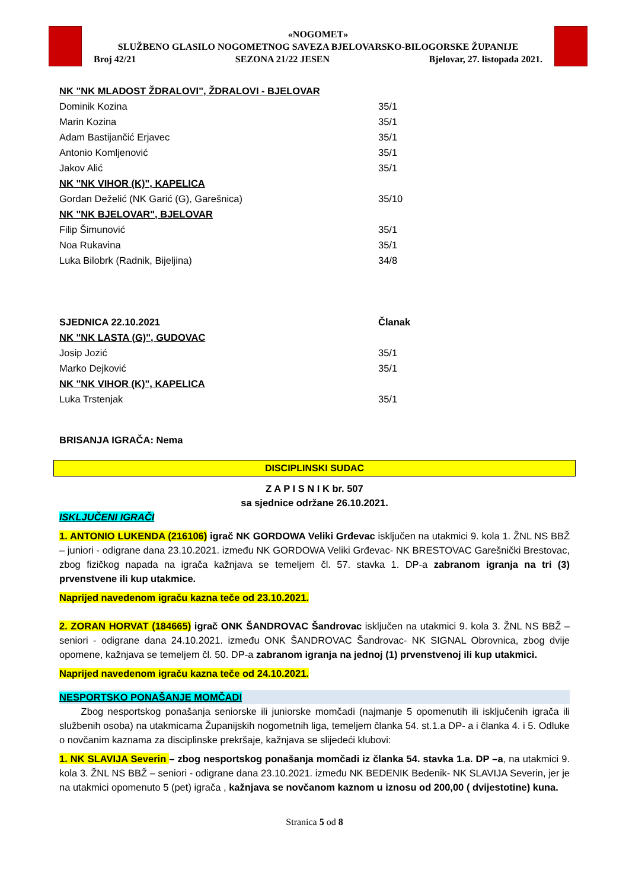«NOGOMET»
SLUŽBENO GLASILO NOGOMETNOG SAVEZA BJELOVARSKO-BILOGORSKE ŽUPANIJE
Broj 42/21 SEZONA 21/22 JESEN Bjelovar, 27. listopada 2021.
| NK "NK MLADOST ŽDRALOVI", ŽDRALOVI - BJELOVAR | |
| Dominik Kozina | 35/1 |
| Marin Kozina | 35/1 |
| Adam Bastijančić Erjavec | 35/1 |
| Antonio Komljenović | 35/1 |
| Jakov Alić | 35/1 |
| NK "NK VIHOR (K)", KAPELICA | |
| Gordan Deželić (NK Garić (G), Garešnica) | 35/10 |
| NK "NK BJELOVAR", BJELOVAR | |
| Filip Šimunović | 35/1 |
| Noa Rukavina | 35/1 |
| Luka Bilobrk (Radnik, Bijeljina) | 34/8 |
| SJEDNICA 22.10.2021 | Članak |
| NK "NK LASTA (G)", GUDOVAC | |
| Josip Jozić | 35/1 |
| Marko Dejković | 35/1 |
| NK "NK VIHOR (K)", KAPELICA | |
| Luka Trstenjak | 35/1 |
BRISANJA IGRAČA: Nema
DISCIPLINSKI SUDAC
Z A P I S N I K br. 507
sa sjednice održane 26.10.2021.
ISKLJUČENI IGRAČI
1. ANTONIO LUKENDA (216106) igrač NK GORDOWA Veliki Grđevac isključen na utakmici 9. kola 1. ŽNL NS BBŽ – juniori - odigrane dana 23.10.2021. između NK GORDOWA Veliki Grđevac- NK BRESTOVAC Garešnički Brestovac, zbog fizičkog napada na igrača kažnjava se temeljem čl. 57. stavka 1. DP-a zabranom igranja na tri (3) prvenstvene ili kup utakmice.
Naprijed navedenom igraču kazna teče od 23.10.2021.
2. ZORAN HORVAT (184665) igrač ONK ŠANDROVAC Šandrovac isključen na utakmici 9. kola 3. ŽNL NS BBŽ – seniori - odigrane dana 24.10.2021. između ONK ŠANDROVAC Šandrovac- NK SIGNAL Obrovnica, zbog dvije opomene, kažnjava se temeljem čl. 50. DP-a zabranom igranja na jednoj (1) prvenstvenoj ili kup utakmici.
Naprijed navedenom igraču kazna teče od 24.10.2021.
NESPORTSKO PONAŠANJE MOMČADI
Zbog nesportskog ponašanja seniorske ili juniorske momčadi (najmanje 5 opomenutih ili isključenih igrača ili službenih osoba) na utakmicama Županijskih nogometnih liga, temeljem članka 54. st.1.a DP- a i članka 4. i 5. Odluke o novčanim kaznama za disciplinske prekršaje, kažnjava se slijedeći klubovi:
1. NK SLAVIJA Severin – zbog nesportskog ponašanja momčadi iz članka 54. stavka 1.a. DP –a, na utakmici 9. kola 3. ŽNL NS BBŽ – seniori - odigrane dana 23.10.2021. između NK BEDENIK Bedenik- NK SLAVIJA Severin, jer je na utakmici opomenuto 5 (pet) igrača , kažnjava se novčanom kaznom u iznosu od 200,00 ( dvijestotine) kuna.
Stranica 5 od 8